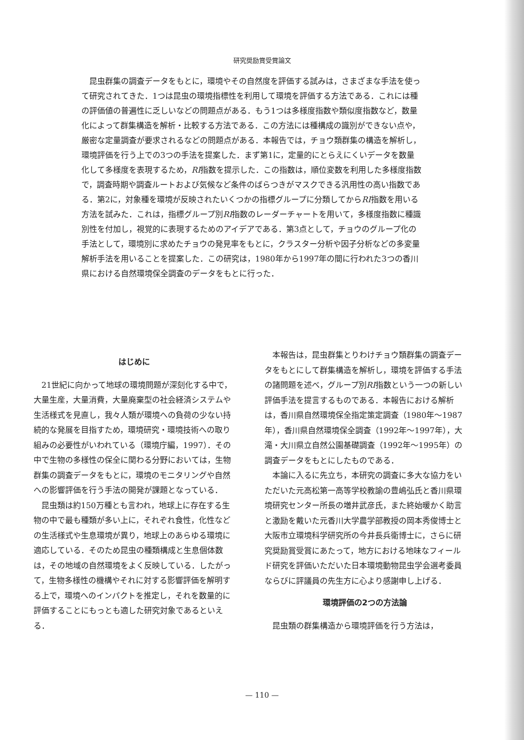研究奨励賞受賞論文
昆虫群集の調査データをもとに，環境やその自然度を評価する試みは，さまざまな手法を使って研究されてきた．1つは昆虫の環境指標性を利用して環境を評価する方法である．これには種の評価値の普遍性に乏しいなどの問題点がある．もう1つは多様度指数や類似度指数など，数量化によって群集構造を解析・比較する方法である．この方法には種構成の識別ができない点や，厳密な定量調査が要求されるなどの問題点がある．本報告では，チョウ類群集の構造を解析し，環境評価を行う上での3つの手法を提案した．まず第1に，定量的にとらえにくいデータを数量化して多様度を表現するため，RI指数を提示した．この指数は，順位変数を利用した多様度指数で，調査時期や調査ルートおよび気候など条件のばらつきがマスクできる汎用性の高い指数である．第2に，対象種を環境が反映されたいくつかの指標グループに分類してからRI指数を用いる方法を試みた．これは，指標グループ別RI指数のレーダーチャートを用いて，多様度指数に種識別性を付加し，視覚的に表現するためのアイデアである．第3点として，チョウのグループ化の手法として，環境別に求めたチョウの発見率をもとに，クラスター分析や因子分析などの多変量解析手法を用いることを提案した．この研究は，1980年から1997年の間に行われた3つの香川県における自然環境保全調査のデータをもとに行った．
はじめに
21世紀に向かって地球の環境問題が深刻化する中で，大量生産，大量消費，大量廃棄型の社会経済システムや生活様式を見直し，我々人類が環境への負荷の少ない持続的な発展を目指すため，環境研究・環境技術への取り組みの必要性がいわれている（環境庁編，1997）．その中で生物の多様性の保全に関わる分野においては，生物群集の調査データをもとに，環境のモニタリングや自然への影響評価を行う手法の開発が課題となっている．
昆虫類は約150万種とも言われ，地球上に存在する生物の中で最も種類が多い上に，それぞれ食性，化性などの生活様式や生息環境が異り，地球上のあらゆる環境に適応している．そのため昆虫の種類構成と生息個体数は，その地域の自然環境をよく反映している．したがって，生物多様性の機構やそれに対する影響評価を解明する上で，環境へのインパクトを推定し，それを数量的に評価することにもっとも適した研究対象であるといえる．
本報告は，昆虫群集とりわけチョウ類群集の調査データをもとにして群集構造を解析し，環境を評価する手法の諸問題を述べ，グループ別RI指数という一つの新しい評価手法を提言するものである．本報告における解析は，香川県自然環境保全指定策定調査（1980年～1987年），香川県自然環境保全調査（1992年～1997年），大滝・大川県立自然公園基礎調査（1992年～1995年）の調査データをもとにしたものである．
本論に入るに先立ち，本研究の調査に多大な協力をいただいた元高松第一高等学校教諭の豊嶋弘氏と香川県環境研究センター所長の増井武彦氏，また終始暖かく助言と激励を戴いた元香川大学農学部教授の岡本秀俊博士と大阪市立環境科学研究所の今井長兵衛博士に，さらに研究奨励賞受賞にあたって，地方における地味なフィールド研究を評価いただいた日本環境動物昆虫学会選考委員ならびに評議員の先生方に心より感謝申し上げる．
環境評価の2つの方法論
昆虫類の群集構造から環境評価を行う方法は，
— 110 —